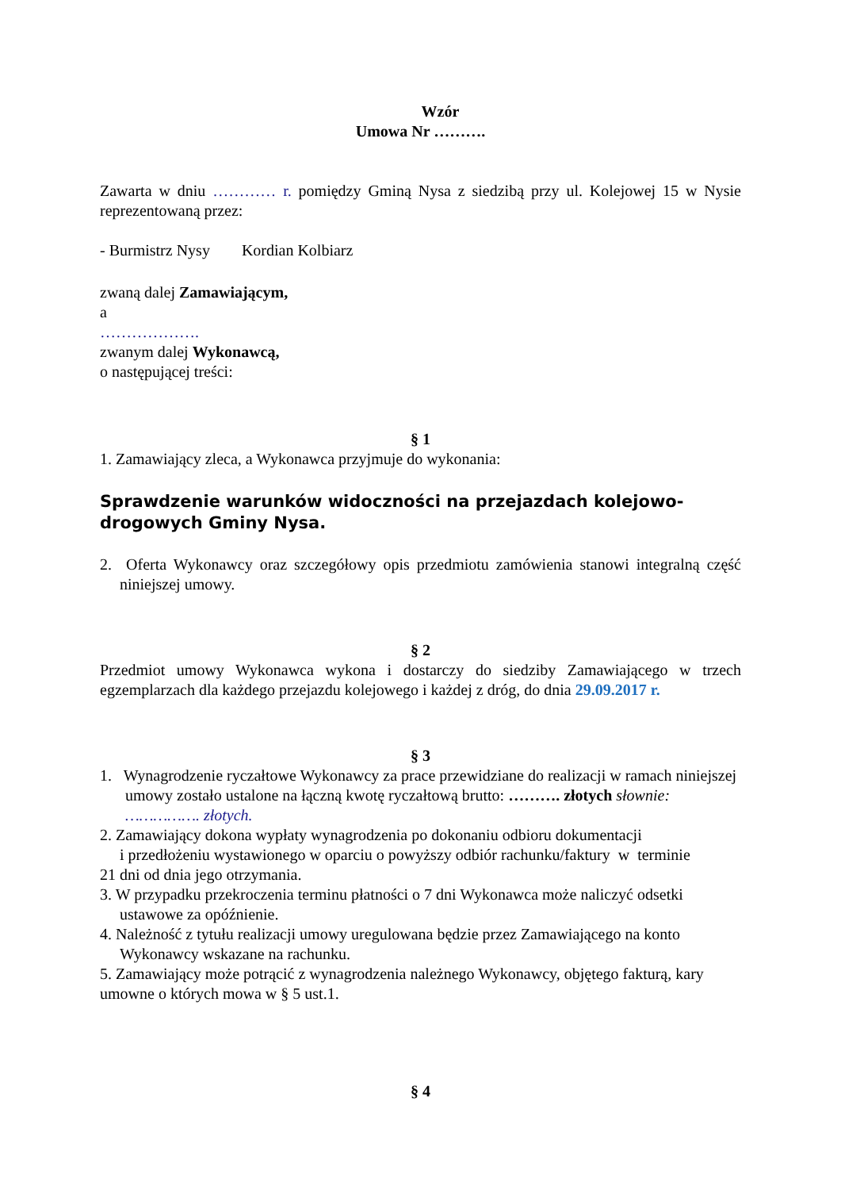Wzór
Umowa Nr ……….
Zawarta w dniu ………… r. pomiędzy Gminą Nysa z siedzibą przy ul. Kolejowej 15 w Nysie reprezentowaną przez:
- Burmistrz Nysy Kordian Kolbiarz
zwaną dalej Zamawiającym,
a
……………….
zwanym dalej Wykonawcą,
o następującej treści:
§ 1
1. Zamawiający zleca, a Wykonawca przyjmuje do wykonania:
Sprawdzenie warunków widoczności na przejazdach kolejowo-drogowych Gminy Nysa.
2. Oferta Wykonawcy oraz szczegółowy opis przedmiotu zamówienia stanowi integralną część niniejszej umowy.
§ 2
Przedmiot umowy Wykonawca wykona i dostarczy do siedziby Zamawiającego w trzech egzemplarzach dla każdego przejazdu kolejowego i każdej z dróg, do dnia 29.09.2017 r.
§ 3
1. Wynagrodzenie ryczałtowe Wykonawcy za prace przewidziane do realizacji w ramach niniejszej umowy zostało ustalone na łączną kwotę ryczałtową brutto: ………. złotych słownie: ……………. złotych.
2. Zamawiający dokona wypłaty wynagrodzenia po dokonaniu odbioru dokumentacji
i przedłożeniu wystawionego w oparciu o powyższy odbiór rachunku/faktury w terminie
21 dni od dnia jego otrzymania.
3. W przypadku przekroczenia terminu płatności o 7 dni Wykonawca może naliczyć odsetki ustawowe za opóźnienie.
4. Należność z tytułu realizacji umowy uregulowana będzie przez Zamawiającego na konto Wykonawcy wskazane na rachunku.
5. Zamawiający może potrącić z wynagrodzenia należnego Wykonawcy, objętego fakturą, kary umowne o których mowa w § 5 ust.1.
§ 4